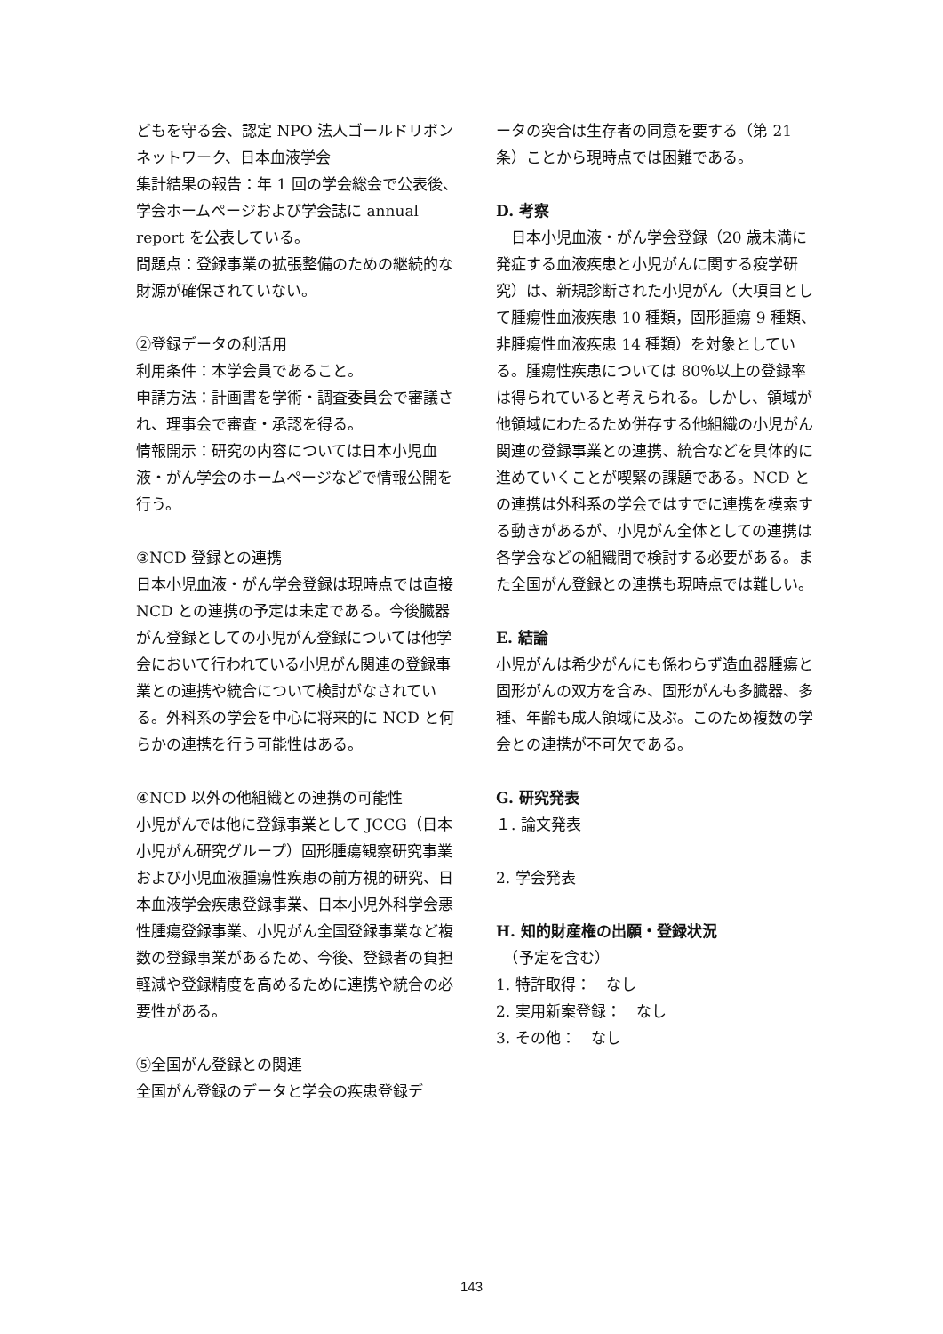どもを守る会、認定 NPO 法人ゴールドリボンネットワーク、日本血液学会
集計結果の報告：年 1 回の学会総会で公表後、学会ホームページおよび学会誌に annual report を公表している。
問題点：登録事業の拡張整備のための継続的な財源が確保されていない。
②登録データの利活用
利用条件：本学会員であること。
申請方法：計画書を学術・調査委員会で審議され、理事会で審査・承認を得る。
情報開示：研究の内容については日本小児血液・がん学会のホームページなどで情報公開を行う。
③NCD 登録との連携
日本小児血液・がん学会登録は現時点では直接 NCD との連携の予定は未定である。今後臓器がん登録としての小児がん登録については他学会において行われている小児がん関連の登録事業との連携や統合について検討がなされている。外科系の学会を中心に将来的に NCD と何らかの連携を行う可能性はある。
④NCD 以外の他組織との連携の可能性
小児がんでは他に登録事業として JCCG（日本小児がん研究グループ）固形腫瘍観察研究事業および小児血液腫瘍性疾患の前方視的研究、日本血液学会疾患登録事業、日本小児外科学会悪性腫瘍登録事業、小児がん全国登録事業など複数の登録事業があるため、今後、登録者の負担軽減や登録精度を高めるために連携や統合の必要性がある。
⑤全国がん登録との関連
全国がん登録のデータと学会の疾患登録デ
ータの突合は生存者の同意を要する（第 21 条）ことから現時点では困難である。
D. 考察
　日本小児血液・がん学会登録（20 歳未満に発症する血液疾患と小児がんに関する疫学研究）は、新規診断された小児がん（大項目として腫瘍性血液疾患 10 種類，固形腫瘍 9 種類、非腫瘍性血液疾患 14 種類）を対象としている。腫瘍性疾患については 80％以上の登録率は得られていると考えられる。しかし、領域が他領域にわたるため併存する他組織の小児がん関連の登録事業との連携、統合などを具体的に進めていくことが喫緊の課題である。NCD との連携は外科系の学会ではすでに連携を模索する動きがあるが、小児がん全体としての連携は各学会などの組織間で検討する必要がある。また全国がん登録との連携も現時点では難しい。
E. 結論
小児がんは希少がんにも係わらず造血器腫瘍と固形がんの双方を含み、固形がんも多臓器、多種、年齢も成人領域に及ぶ。このため複数の学会との連携が不可欠である。
G. 研究発表
１. 論文発表
2. 学会発表
H. 知的財産権の出願・登録状況
　（予定を含む）
1. 特許取得：　なし
2. 実用新案登録：　なし
3. その他：　なし
143